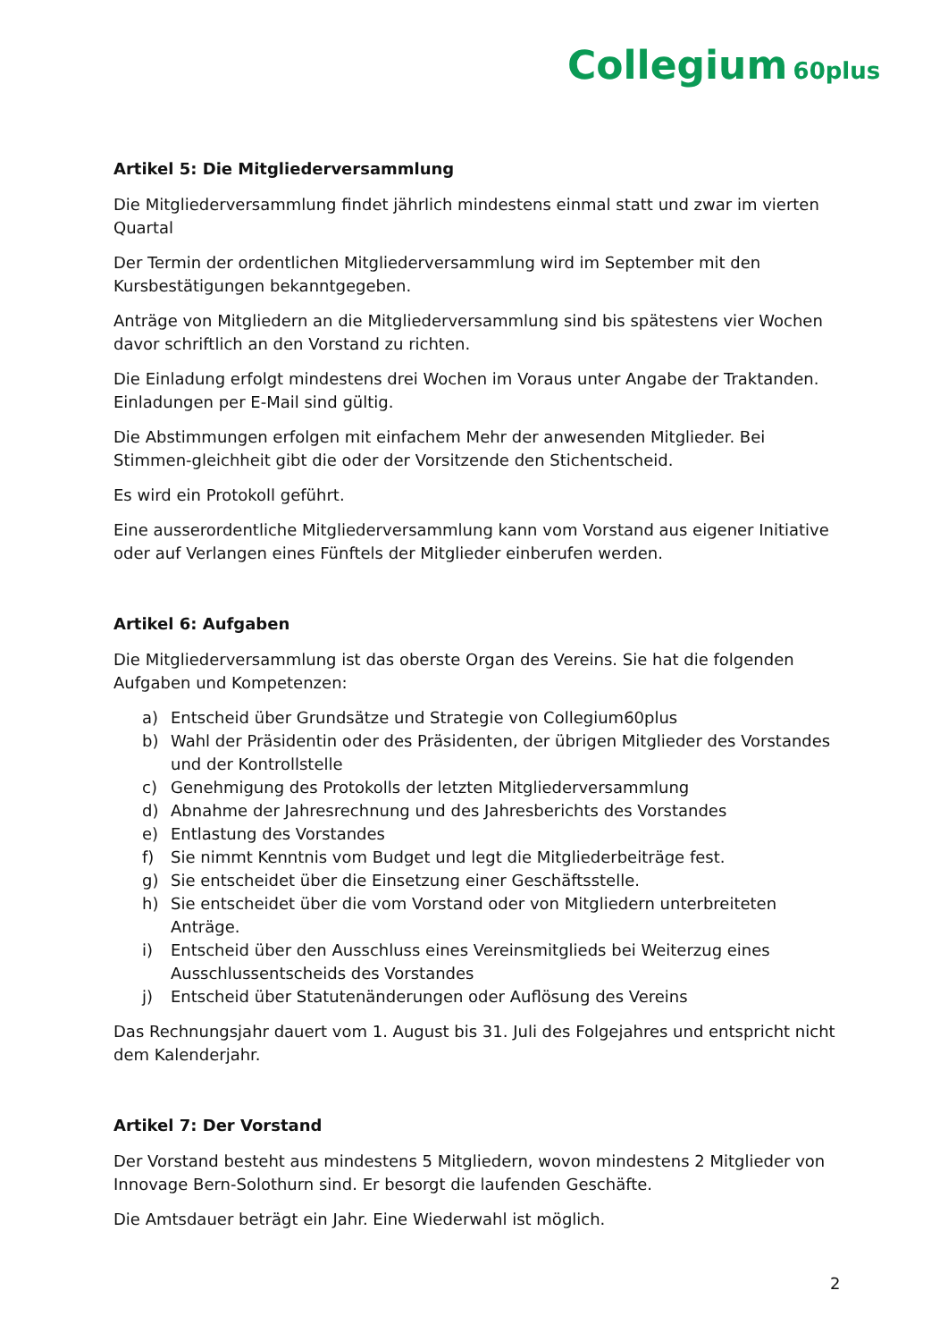Collegium 60plus
Artikel 5: Die Mitgliederversammlung
Die Mitgliederversammlung findet jährlich mindestens einmal statt und zwar im vierten Quartal
Der Termin der ordentlichen Mitgliederversammlung wird im September mit den Kursbestätigungen bekanntgegeben.
Anträge von Mitgliedern an die Mitgliederversammlung sind bis spätestens vier Wochen davor schriftlich an den Vorstand zu richten.
Die Einladung erfolgt mindestens drei Wochen im Voraus unter Angabe der Traktanden. Einladungen per E-Mail sind gültig.
Die Abstimmungen erfolgen mit einfachem Mehr der anwesenden Mitglieder. Bei Stimmen-gleichheit gibt die oder der Vorsitzende den Stichentscheid.
Es wird ein Protokoll geführt.
Eine ausserordentliche Mitgliederversammlung kann vom Vorstand aus eigener Initiative oder auf Verlangen eines Fünftels der Mitglieder einberufen werden.
Artikel 6: Aufgaben
Die Mitgliederversammlung ist das oberste Organ des Vereins. Sie hat die folgenden Aufgaben und Kompetenzen:
a) Entscheid über Grundsätze und Strategie von Collegium60plus
b) Wahl der Präsidentin oder des Präsidenten, der übrigen Mitglieder des Vorstandes und der Kontrollstelle
c) Genehmigung des Protokolls der letzten Mitgliederversammlung
d) Abnahme der Jahresrechnung und des Jahresberichts des Vorstandes
e) Entlastung des Vorstandes
f) Sie nimmt Kenntnis vom Budget und legt die Mitgliederbeiträge fest.
g) Sie entscheidet über die Einsetzung einer Geschäftsstelle.
h) Sie entscheidet über die vom Vorstand oder von Mitgliedern unterbreiteten Anträge.
i) Entscheid über den Ausschluss eines Vereinsmitglieds bei Weiterzug eines Ausschlussentscheids des Vorstandes
j) Entscheid über Statutenänderungen oder Auflösung des Vereins
Das Rechnungsjahr dauert vom 1. August bis 31. Juli des Folgejahres und entspricht nicht dem Kalenderjahr.
Artikel 7: Der Vorstand
Der Vorstand besteht aus mindestens 5 Mitgliedern, wovon mindestens 2 Mitglieder von Innovage Bern-Solothurn sind. Er besorgt die laufenden Geschäfte.
Die Amtsdauer beträgt ein Jahr. Eine Wiederwahl ist möglich.
2